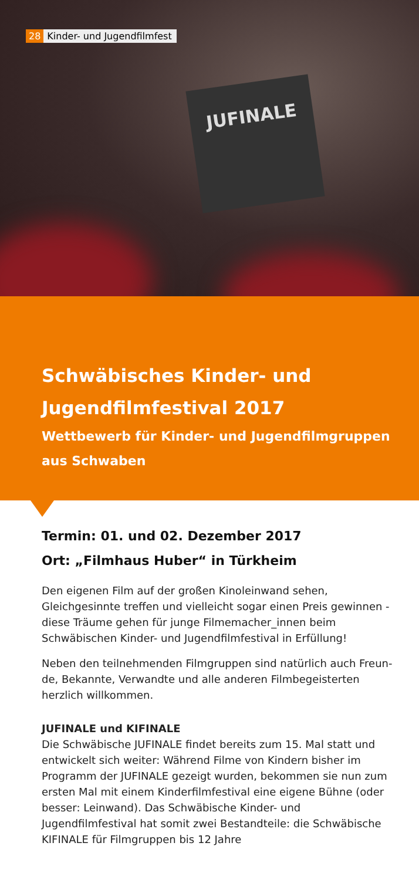JUFINALE
28 Kinder- und Jugendfilmfest
Schwäbisches Kinder- und Jugendfilmfestival 2017
Wettbewerb für Kinder- und Jugendfilmgruppen aus Schwaben
Termin: 01. und 02. Dezember 2017
Ort: „Filmhaus Huber“ in Türkheim
Den eigenen Film auf der großen Kinoleinwand sehen, Gleichgesinnte treffen und vielleicht sogar einen Preis gewinnen - diese Träume gehen für junge Filmemacher_innen beim Schwäbischen Kinder- und Jugend­filmfestival in Erfüllung!
Neben den teilnehmenden Filmgruppen sind natürlich auch Freun­de, Bekannte, Verwandte und alle anderen Filmbegeisterten herzlich willkommen.
JUFINALE und KIFINALE
Die Schwäbische JUFINALE findet bereits zum 15. Mal statt und ent­wickelt sich weiter: Während Filme von Kindern bisher im Programm der JUFINALE gezeigt wurden, bekommen sie nun zum ersten Mal mit einem Kinderfilmfestival eine eigene Bühne (oder besser: Leinwand). Das Schwäbische Kinder- und Jugendfilmfestival hat somit zwei Bestandteile: die Schwäbische KIFINALE für Filmgruppen bis 12 Jahre